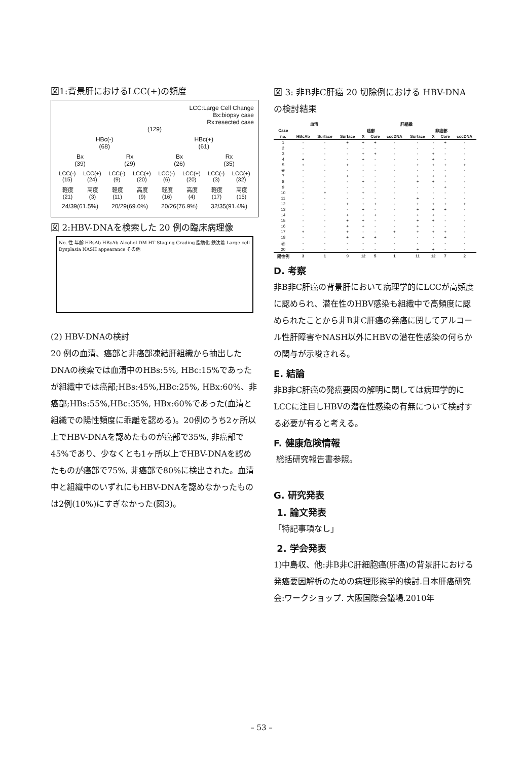図1:背景肝におけるLCC(+)の頻度
LCC:Large Cell Change
Bx:biopsy case
Rx:resected case
(129)
HBc(-)
(68) HBc(+)
(61)
Bx
(39) Rx
(29) Bx
(26) Rx
(35)
LCC(-)
(15) LCC(+)
(24) LCC(-)
(9) LCC(+)
(20) LCC(-)
(6) LCC(+)
(20) LCC(-)
(3) LCC(+)
(32)
軽度
(21) 高度
(3) 軽度
(11) 高度
(9) 軽度
(16) 高度
(4) 軽度
(17) 高度
(15)
24/39(61.5%) 20/29(69.0%) 20/26(76.9%) 32/35(91.4%)
図 2:HBV-DNAを検索した 20 例の臨床病理像
No. 性 年齢 HBsAb HBcAb Alcohol DM HT Staging Grading 脂肪化 鉄沈着 Large cell Dysplasia NASH appearance その他
(2) HBV-DNAの検討
20 例の血清、癌部と非癌部凍結肝組織から抽出したDNAの検索では血清中のHBs:5%, HBc:15%であったが組織中では癌部;HBs:45%,HBc:25%, HBx:60%、非癌部;HBs:55%,HBc:35%, HBx:60%であった(血清と組織での陽性頻度に乖離を認める)。20例のうち2ヶ所以上でHBV-DNAを認めたものが癌部で35%, 非癌部で45%であり、少なくとも1ヶ所以上でHBV-DNAを認めたものが癌部で75%, 非癌部で80%に検出された。血清中と組織中のいずれにもHBV-DNAを認めなかったものは2例(10%)にすぎなかった(図3)。
図 3: 非B非C肝癌 20 切除例における HBV-DNA の検討結果
| | 血清 | | 肝組織 | | | | | | | |
| --- | --- | --- | --- | --- | --- | --- | --- | --- | --- | --- |
| Case | | | 癌部 | | | | 非癌部 | | | |
| no. | HBcAb | Surface | Surface | X | Core | cccDNA | Surface | X | Core | cccDNA |
| 1 | - | - | + | + | + | - | - | - | + | - |
| 2 | - | - | - | - | - | - | - | - | - | - |
| 3 | - | - | - | + | + | - | - | + | - | - |
| 4 | + | - | - | + | - | - | - | + | - | - |
| 5 | + | - | + | - | - | - | + | + | + | + |
| ⑥ | - | - | - | - | - | - | - | - | - | - |
| 7 | - | - | + | - | - | - | + | + | + | - |
| 8 | - | - | - | + | - | - | + | + | - | - |
| 9 | - | - | - | - | - | - | - | - | + | - |
| 10 | - | + | - | + | - | - | - | - | - | - |
| 11 | - | - | - | - | - | - | + | - | - | - |
| 12 | - | - | + | + | + | - | + | + | + | + |
| 13 | - | - | - | + | - | - | + | + | + | - |
| 14 | - | - | + | + | + | - | + | + | - | - |
| 15 | - | - | + | + | - | - | + | + | - | - |
| 16 | - | - | + | + | - | - | + | - | - | - |
| 17 | + | - | + | - | - | + | + | + | + | - |
| 18 | - | - | + | + | + | - | - | - | + | - |
| ⑲ | - | - | - | - | - | - | - | - | - | - |
| 20 | - | - | - | - | - | - | + | + | - | - |
| 陽性例 | 3 | 1 | 9 | 12 | 5 | 1 | 11 | 12 | 7 | 2 |
D. 考察
非B非C肝癌の背景肝において病理学的にLCCが高頻度に認められ、潜在性のHBV感染も組織中で高頻度に認められたことから非B非C肝癌の発癌に関してアルコール性肝障害やNASH以外にHBVの潜在性感染の何らかの関与が示唆される。
E. 結論
非B非C肝癌の発癌要因の解明に関しては病理学的にLCCに注目しHBVの潜在性感染の有無について検討する必要が有ると考える。
F. 健康危険情報
総括研究報告書参照。
G. 研究発表
1. 論文発表
「特記事項なし」
2. 学会発表
1)中島収、他:非B非C肝細胞癌(肝癌)の背景肝における発癌要因解析のための病理形態学的検討.日本肝癌研究会:ワークショップ. 大阪国際会議場.2010年
– 53 –